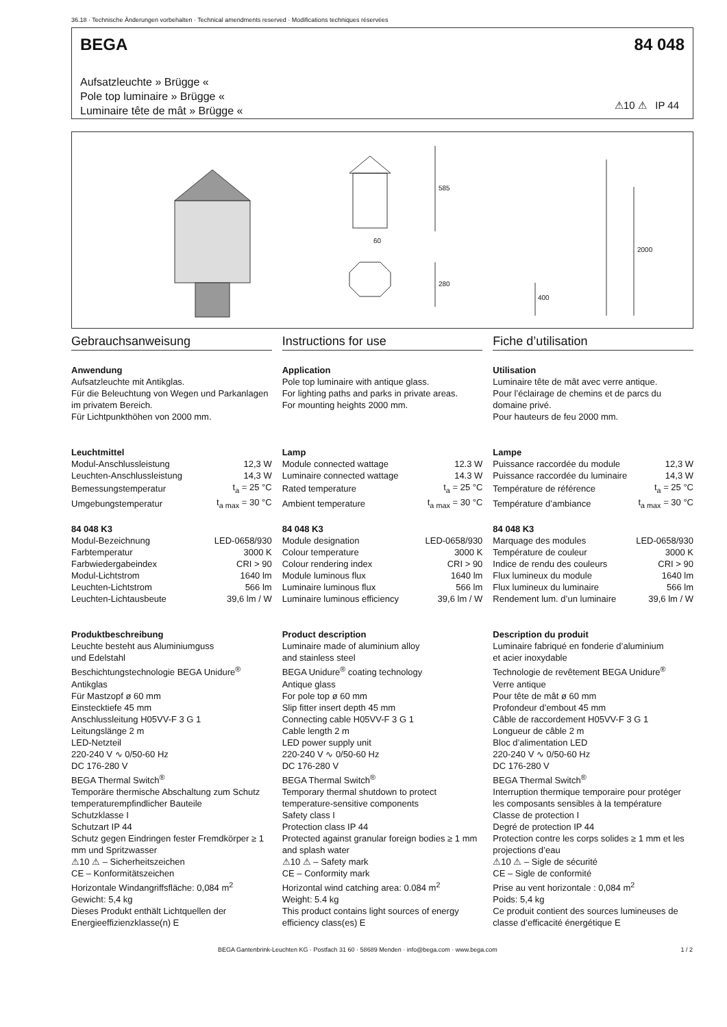36.18 · Technische Änderungen vorbehalten · Technical amendments reserved · Modifications techniques réservées
BEGA 84 048
Aufsatzleuchte » Brügge «
Pole top luminaire » Brügge «
Luminaire tête de mât » Brügge «
⚠10 ⚠ IP 44
585
280
60
2000
400
Gebrauchsanweisung
Anwendung
Aufsatzleuchte mit Antikglas.
Für die Beleuchtung von Wegen und Parkanlagen im privatem Bereich.
Für Lichtpunkthöhen von 2000 mm.
Leuchtmittel
| Modul-Anschlussleistung | 12,3 W |
| Leuchten-Anschlussleistung | 14,3 W |
| Bemessungstemperatur | t<sub>a</sub> = 25 °C |
| Umgebungstemperatur | t<sub>a max</sub> = 30 °C |
84 048 K3
| Modul-Bezeichnung | LED-0658/930 |
| Farbtemperatur | 3000 K |
| Farbwiedergabeindex | CRI > 90 |
| Modul-Lichtstrom | 1640 lm |
| Leuchten-Lichtstrom | 566 lm |
| Leuchten-Lichtausbeute | 39,6 lm / W |
Produktbeschreibung
Leuchte besteht aus Aluminiumguss
und Edelstahl
Beschichtungstechnologie BEGA Unidure<sup>®</sup>
Antikglas
Für Mastzopf ø 60 mm
Einstecktiefe 45 mm
Anschlussleitung H05VV-F 3 G 1
Leitungslänge 2 m
LED-Netzteil
220-240 V ∿ 0/50-60 Hz
DC 176-280 V
BEGA Thermal Switch<sup>®</sup>
Temporäre thermische Abschaltung zum Schutz temperaturempfindlicher Bauteile
Schutzklasse I
Schutzart IP 44
Schutz gegen Eindringen fester Fremdkörper ≥ 1 mm und Spritzwasser
⚠10 ⚠ – Sicherheitszeichen
CE – Konformitätszeichen
Horizontale Windangriffsfläche: 0,084 m<sup>2</sup>
Gewicht: 5,4 kg
Dieses Produkt enthält Lichtquellen der Energieeffizienzklasse(n) E
Instructions for use
Application
Pole top luminaire with antique glass.
For lighting paths and parks in private areas.
For mounting heights 2000 mm.
Lamp
| Module connected wattage | 12.3 W |
| Luminaire connected wattage | 14.3 W |
| Rated temperature | t<sub>a</sub> = 25 °C |
| Ambient temperature | t<sub>a max</sub> = 30 °C |
84 048 K3
| Module designation | LED-0658/930 |
| Colour temperature | 3000 K |
| Colour rendering index | CRI > 90 |
| Module luminous flux | 1640 lm |
| Luminaire luminous flux | 566 lm |
| Luminaire luminous efficiency | 39,6 lm / W |
Product description
Luminaire made of aluminium alloy
and stainless steel
BEGA Unidure<sup>®</sup> coating technology
Antique glass
For pole top ø 60 mm
Slip fitter insert depth 45 mm
Connecting cable H05VV-F 3 G 1
Cable length 2 m
LED power supply unit
220-240 V ∿ 0/50-60 Hz
DC 176-280 V
BEGA Thermal Switch<sup>®</sup>
Temporary thermal shutdown to protect temperature-sensitive components
Safety class I
Protection class IP 44
Protected against granular foreign bodies ≥ 1 mm and splash water
⚠10 ⚠ – Safety mark
CE – Conformity mark
Horizontal wind catching area: 0.084 m<sup>2</sup>
Weight: 5.4 kg
This product contains light sources of energy efficiency class(es) E
Fiche d’utilisation
Utilisation
Luminaire tête de mât avec verre antique.
Pour l’éclairage de chemins et de parcs du domaine privé.
Pour hauteurs de feu 2000 mm.
Lampe
| Puissance raccordée du module | 12,3 W |
| Puissance raccordée du luminaire | 14,3 W |
| Température de référence | t<sub>a</sub> = 25 °C |
| Température d’ambiance | t<sub>a max</sub> = 30 °C |
84 048 K3
| Marquage des modules | LED-0658/930 |
| Température de couleur | 3000 K |
| Indice de rendu des couleurs | CRI > 90 |
| Flux lumineux du module | 1640 lm |
| Flux lumineux du luminaire | 566 lm |
| Rendement lum. d’un luminaire | 39,6 lm / W |
Description du produit
Luminaire fabriqué en fonderie d’aluminium
et acier inoxydable
Technologie de revêtement BEGA Unidure<sup>®</sup>
Verre antique
Pour tête de mât ø 60 mm
Profondeur d’embout 45 mm
Câble de raccordement H05VV-F 3 G 1
Longueur de câble 2 m
Bloc d’alimentation LED
220-240 V ∿ 0/50-60 Hz
DC 176-280 V
BEGA Thermal Switch<sup>®</sup>
Interruption thermique temporaire pour protéger les composants sensibles à la température
Classe de protection I
Degré de protection IP 44
Protection contre les corps solides ≥ 1 mm et les projections d’eau
⚠10 ⚠ – Sigle de sécurité
CE – Sigle de conformité
Prise au vent horizontale : 0,084 m<sup>2</sup>
Poids: 5,4 kg
Ce produit contient des sources lumineuses de classe d’efficacité énergétique E
BEGA Gantenbrink-Leuchten KG · Postfach 31 60 · 58689 Menden · info@bega.com · www.bega.com
1 / 2